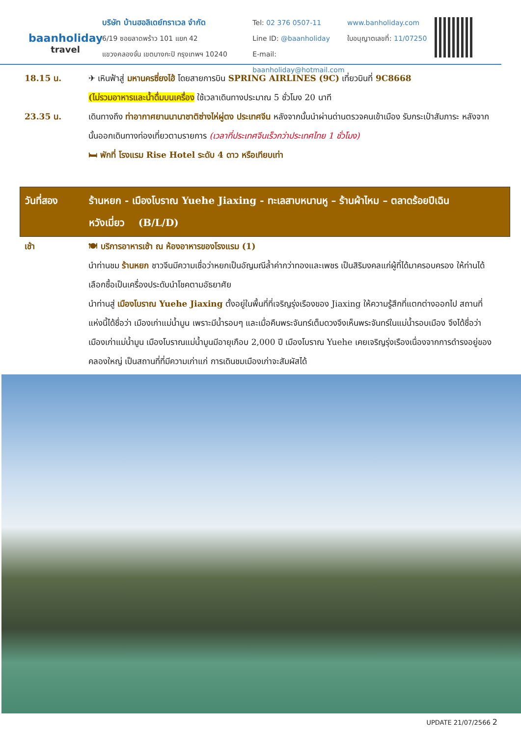baanholiday
travel
บริษัท บ้านฮอลิเดย์ทราเวล จำกัด
6/19 ซอยลาดพร้าว 101 แยก 42
แขวงคลองจั่น เขตบางกะปิ กรุงเทพฯ 10240
Tel: 02 376 0507-11
Line ID: @baanholiday
E-mail: baanholiday@hotmail.com
www.banholiday.com
ใบอนุญาตเลขที่: 11/07250
18.15 น. ✈ เหินฟ้าสู่ มหานครซี่ยงไฮ้ โดยสายการบิน SPRING AIRLINES (9C) เที่ยวบินที่ 9C8668
(ไม่รวมอาหารและน้ำดื่มบนเครื่อง ใช้เวลาเดินทางประมาณ 5 ชั่วโมง 20 นาที
23.35 น. เดินทางถึง ท่าอากาศยานนานาชาติซ่างไห่ผู่ตง ประเทศจีน หลังจากนั้นนำผ่านด่านตรวจคนเข้าเมือง รับกระเป๋าสัมภาระ หลังจากนั้นออกเดินทางท่องเที่ยวตามรายการ (เวลาที่ประเทศจีนเร็วกว่าประเทศไทย 1 ชั่วโมง)
🛏 พักที่ โรงแรม Rise Hotel ระดับ 4 ดาว หรือเทียบเท่า
วันที่สอง ร้านหยก - เมืองโบราณ Yuehe Jiaxing - ทะเลสาบหนานหู – ร้านผ้าไหม – ตลาดร้อยปีเฉิน
หวังเมี่ยว (B/L/D)
เช้า 🍽 บริการอาหารเช้า ณ ห้องอาหารของโรงแรม (1)
นำท่านชม ร้านหยก ชาวจีนมีความเชื่อว่าหยกเป็นอัญมณีล้ำค่ากว่าทองและเพชร เป็นสิริมงคลแก่ผู้ที่ได้มาครอบครอง ให้ท่านได้เลือกซื้อเป็นเครื่องประดับนำโชคตามอัธยาศัย
นำท่านสู่ เมืองโบราณ Yuehe Jiaxing ตั้งอยู่ในพื้นที่ที่เจริญรุ่งเรืองของ Jiaxing ให้ความรู้สึกที่แตกต่างออกไป สถานที่แห่งนี้ได้ชื่อว่า เมืองเก่าแม่น้ำมูน เพราะมีน้ำรอบๆ และเมื่อคืนพระจันทร์เต็มดวงจึงเห็นพระจันทร์ในแม่น้ำรอบเมือง จึงได้ชื่อว่า เมืองเก่าแม่น้ำมูน เมืองโบราณแม่น้ำมูนมีอายุเกือบ 2,000 ปี เมืองโบราณ Yuehe เคยเจริญรุ่งเรืองเนื่องจากการดำรงอยู่ของคลองใหญ่ เป็นสถานที่ที่มีความเก่าแก่ การเดินชมเมืองเก่าจะสัมผัสได้
UPDATE 21/07/2566 2